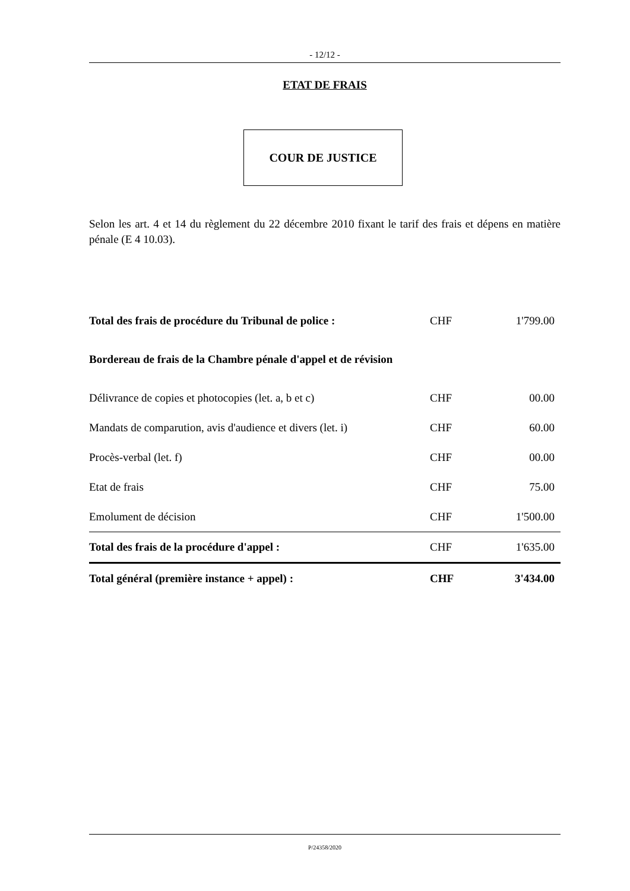- 12/12 -
ETAT DE FRAIS
COUR DE JUSTICE
Selon les art. 4 et 14 du règlement du 22 décembre 2010 fixant le tarif des frais et dépens en matière pénale (E 4 10.03).
| Total des frais de procédure du Tribunal de police : | CHF | 1'799.00 |
| Bordereau de frais de la Chambre pénale d'appel et de révision | | |
| Délivrance de copies et photocopies (let. a, b et c) | CHF | 00.00 |
| Mandats de comparution, avis d'audience et divers (let. i) | CHF | 60.00 |
| Procès-verbal (let. f) | CHF | 00.00 |
| Etat de frais | CHF | 75.00 |
| Emolument de décision | CHF | 1'500.00 |
| Total des frais de la procédure d'appel : | CHF | 1'635.00 |
| Total général (première instance + appel) : | CHF | 3'434.00 |
P/24358/2020